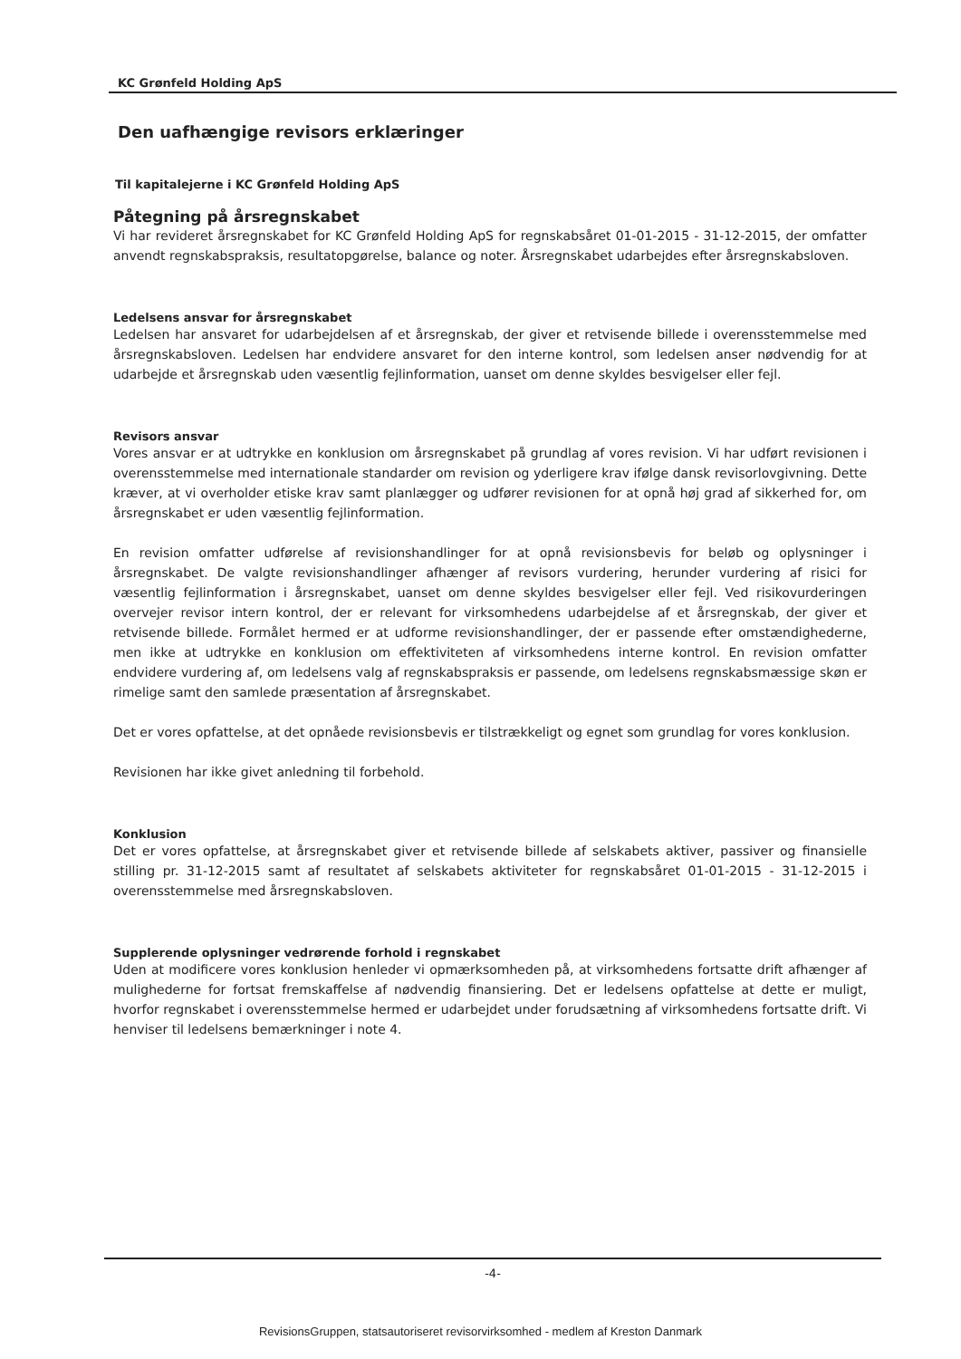KC Grønfeld Holding ApS
Den uafhængige revisors erklæringer
Til kapitalejerne i KC Grønfeld Holding ApS
Påtegning på årsregnskabet
Vi har revideret årsregnskabet for KC Grønfeld Holding ApS for regnskabsåret 01-01-2015 - 31-12-2015, der omfatter anvendt regnskabspraksis, resultatopgørelse, balance og noter. Årsregnskabet udarbejdes efter årsregnskabsloven.
Ledelsens ansvar for årsregnskabet
Ledelsen har ansvaret for udarbejdelsen af et årsregnskab, der giver et retvisende billede i overensstemmelse med årsregnskabsloven. Ledelsen har endvidere ansvaret for den interne kontrol, som ledelsen anser nødvendig for at udarbejde et årsregnskab uden væsentlig fejlinformation, uanset om denne skyldes besvigelser eller fejl.
Revisors ansvar
Vores ansvar er at udtrykke en konklusion om årsregnskabet på grundlag af vores revision. Vi har udført revisionen i overensstemmelse med internationale standarder om revision og yderligere krav ifølge dansk revisorlovgivning. Dette kræver, at vi overholder etiske krav samt planlægger og udfører revisionen for at opnå høj grad af sikkerhed for, om årsregnskabet er uden væsentlig fejlinformation.
En revision omfatter udførelse af revisionshandlinger for at opnå revisionsbevis for beløb og oplysninger i årsregnskabet. De valgte revisionshandlinger afhænger af revisors vurdering, herunder vurdering af risici for væsentlig fejlinformation i årsregnskabet, uanset om denne skyldes besvigelser eller fejl. Ved risikovurderingen overvejer revisor intern kontrol, der er relevant for virksomhedens udarbejdelse af et årsregnskab, der giver et retvisende billede. Formålet hermed er at udforme revisionshandlinger, der er passende efter omstændighederne, men ikke at udtrykke en konklusion om effektiviteten af virksomhedens interne kontrol. En revision omfatter endvidere vurdering af, om ledelsens valg af regnskabspraksis er passende, om ledelsens regnskabsmæssige skøn er rimelige samt den samlede præsentation af årsregnskabet.
Det er vores opfattelse, at det opnåede revisionsbevis er tilstrækkeligt og egnet som grundlag for vores konklusion.
Revisionen har ikke givet anledning til forbehold.
Konklusion
Det er vores opfattelse, at årsregnskabet giver et retvisende billede af selskabets aktiver, passiver og finansielle stilling pr. 31-12-2015 samt af resultatet af selskabets aktiviteter for regnskabsåret 01-01-2015 - 31-12-2015 i overensstemmelse med årsregnskabsloven.
Supplerende oplysninger vedrørende forhold i regnskabet
Uden at modificere vores konklusion henleder vi opmærksomheden på, at virksomhedens fortsatte drift afhænger af mulighederne for fortsat fremskaffelse af nødvendig finansiering. Det er ledelsens opfattelse at dette er muligt, hvorfor regnskabet i overensstemmelse hermed er udarbejdet under forudsætning af virksomhedens fortsatte drift. Vi henviser til ledelsens bemærkninger i note 4.
-4-
RevisionsGruppen, statsautoriseret revisorvirksomhed - medlem af Kreston Danmark